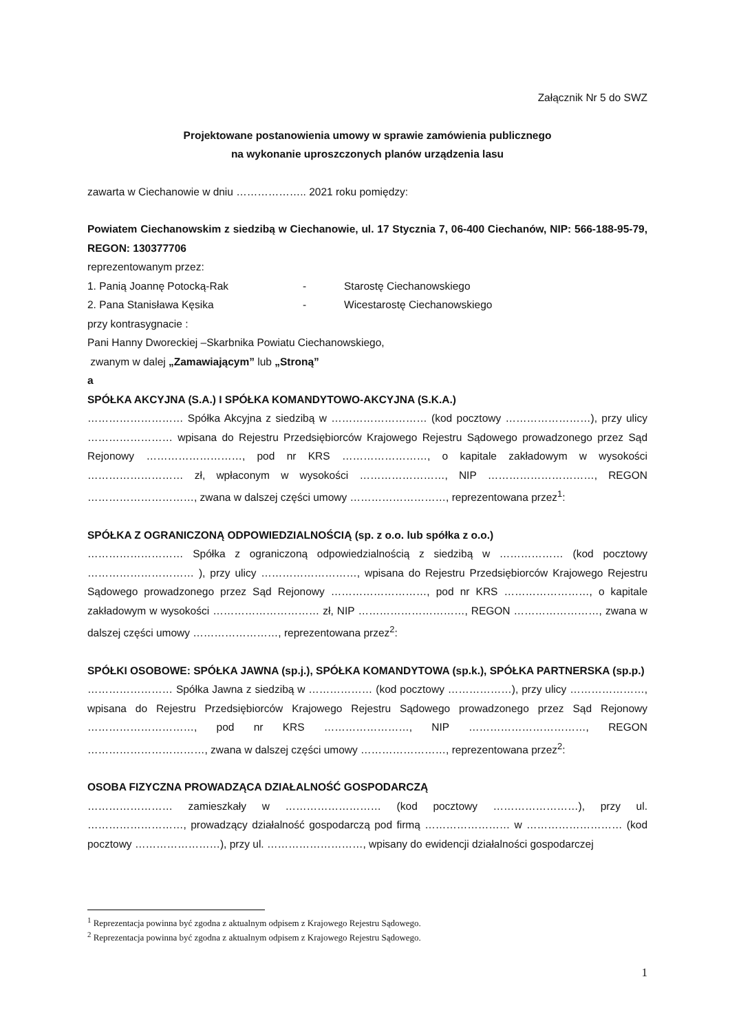Załącznik Nr 5 do SWZ
Projektowane postanowienia umowy w sprawie zamówienia publicznego
na wykonanie uproszczonych planów urządzenia lasu
zawarta w Ciechanowie w dniu ……………….. 2021 roku pomiędzy:
Powiatem Ciechanowskim z siedzibą w Ciechanowie, ul. 17 Stycznia 7, 06-400 Ciechanów, NIP: 566-188-95-79, REGON: 130377706
reprezentowanym przez:
1. Panią Joannę Potocką-Rak - Starostę Ciechanowskiego
2. Pana Stanisława Kęsika - Wicestarostę Ciechanowskiego
przy kontrasygnacie :
Pani Hanny Dworeckiej –Skarbnika Powiatu Ciechanowskiego,
zwanym w dalej „Zamawiającym” lub „Stroną”
a
SPÓŁKA AKCYJNA (S.A.) I SPÓŁKA KOMANDYTOWO-AKCYJNA (S.K.A.)
……………………… Spółka Akcyjna z siedzibą w ……………………… (kod pocztowy ……………………), przy ulicy …………………… wpisana do Rejestru Przedsiębiorców Krajowego Rejestru Sądowego prowadzonego przez Sąd Rejonowy ………………………, pod nr KRS ……………………, o kapitale zakładowym w wysokości ……………………… zł, wpłaconym w wysokości ……………………, NIP …………………………, REGON …………………………, zwana w dalszej części umowy ………………………, reprezentowana przez<sup>1</sup>:
SPÓŁKA Z OGRANICZONĄ ODPOWIEDZIALNOŚCIĄ (sp. z o.o. lub spółka z o.o.)
……………………… Spółka z ograniczoną odpowiedzialnością z siedzibą w ……………… (kod pocztowy ………………………… ), przy ulicy ………………………, wpisana do Rejestru Przedsiębiorców Krajowego Rejestru Sądowego prowadzonego przez Sąd Rejonowy ………………………, pod nr KRS ……………………, o kapitale zakładowym w wysokości ………………………… zł, NIP …………………………, REGON ……………………, zwana w dalszej części umowy ……………………, reprezentowana przez<sup>2</sup>:
SPÓŁKI OSOBOWE: SPÓŁKA JAWNA (sp.j.), SPÓŁKA KOMANDYTOWA (sp.k.), SPÓŁKA PARTNERSKA (sp.p.)
…………………… Spółka Jawna z siedzibą w ……………… (kod pocztowy ………………), przy ulicy …………………, wpisana do Rejestru Przedsiębiorców Krajowego Rejestru Sądowego prowadzonego przez Sąd Rejonowy …………………………, pod nr KRS ……………………, NIP ……………………………, REGON ……………………………, zwana w dalszej części umowy ……………………, reprezentowana przez<sup>2</sup>:
OSOBA FIZYCZNA PROWADZĄCA DZIAŁALNOŚĆ GOSPODARCZĄ
…………………… zamieszkały w ……………………… (kod pocztowy ……………………), przy ul. ………………………, prowadzący działalność gospodarczą pod firmą …………………… w ……………………… (kod pocztowy ……………………), przy ul. ………………………, wpisany do ewidencji działalności gospodarczej
<sup>1</sup> Reprezentacja powinna być zgodna z aktualnym odpisem z Krajowego Rejestru Sądowego.
<sup>2</sup> Reprezentacja powinna być zgodna z aktualnym odpisem z Krajowego Rejestru Sądowego.
1